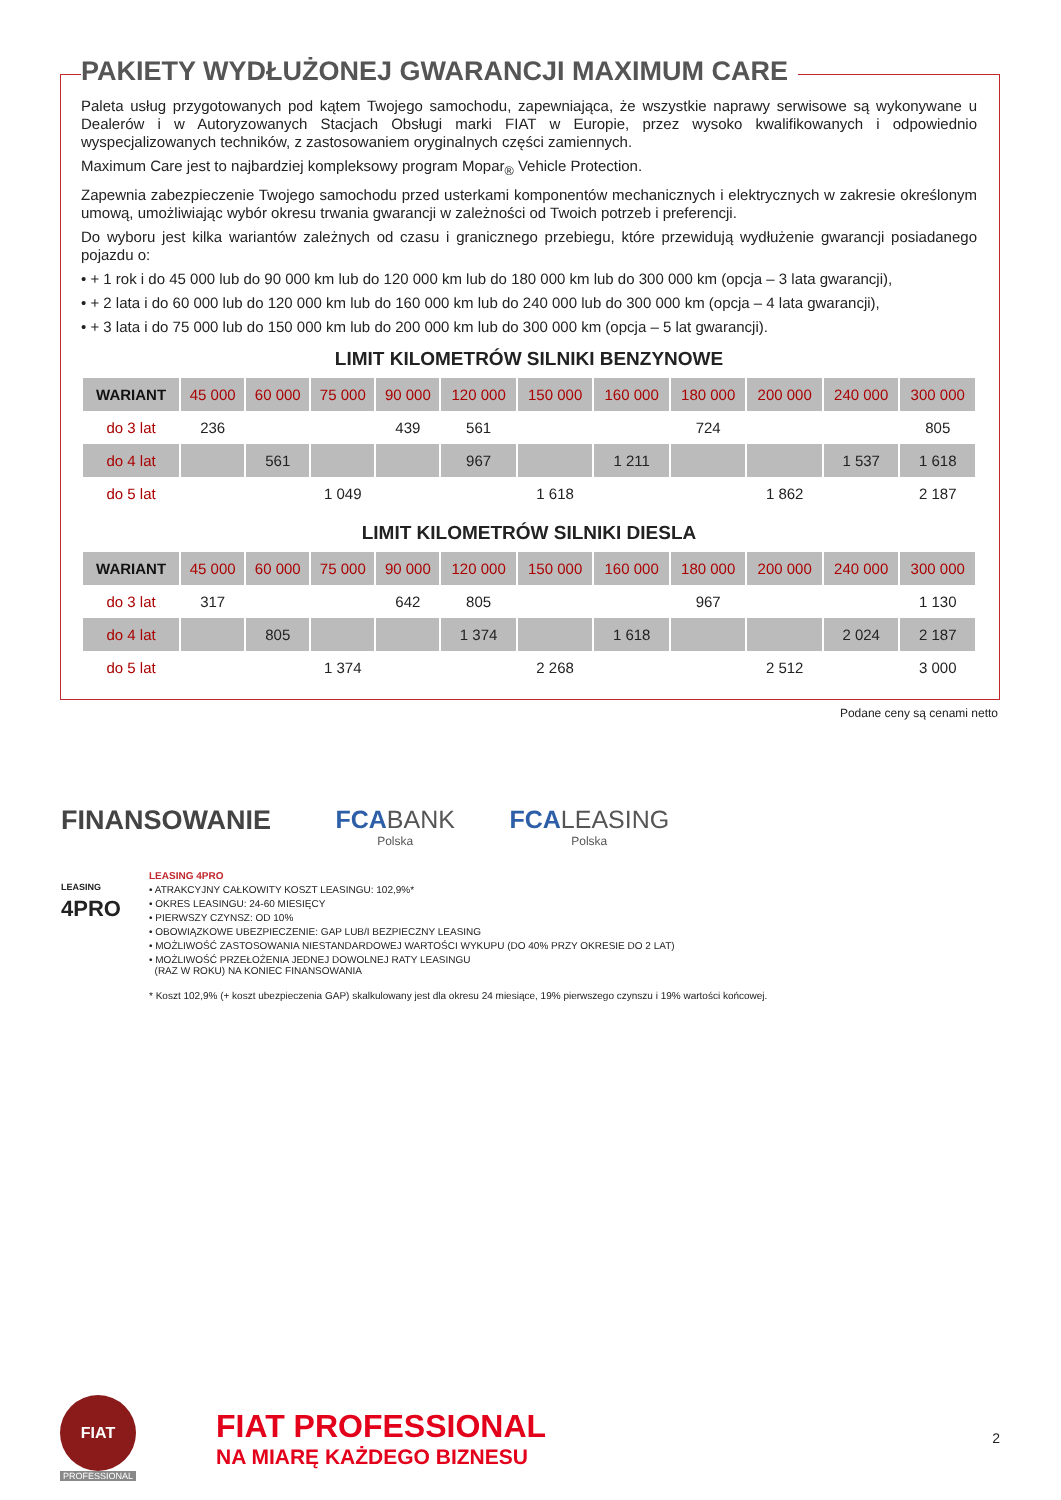PAKIETY WYDŁUŻONEJ GWARANCJI MAXIMUM CARE
Paleta usług przygotowanych pod kątem Twojego samochodu, zapewniająca, że wszystkie naprawy serwisowe są wykonywane u Dealerów i w Autoryzowanych Stacjach Obsługi marki FIAT w Europie, przez wysoko kwalifikowanych i odpowiednio wyspecjalizowanych techników, z zastosowaniem oryginalnych części zamiennych.
Maximum Care jest to najbardziej kompleksowy program Mopar<sub>®</sub> Vehicle Protection.
Zapewnia zabezpieczenie Twojego samochodu przed usterkami komponentów mechanicznych i elektrycznych w zakresie określonym umową, umożliwiając wybór okresu trwania gwarancji w zależności od Twoich potrzeb i preferencji.
Do wyboru jest kilka wariantów zależnych od czasu i granicznego przebiegu, które przewidują wydłużenie gwarancji posiadanego pojazdu o:
• + 1 rok i do 45 000 lub do 90 000 km lub do 120 000 km lub do 180 000 km lub do 300 000 km (opcja – 3 lata gwarancji),
• + 2 lata i do 60 000 lub do 120 000 km lub do 160 000 km lub do 240 000 lub do 300 000 km (opcja – 4 lata gwarancji),
• + 3 lata i do 75 000 lub do 150 000 km lub do 200 000 km lub do 300 000 km (opcja – 5 lat gwarancji).
LIMIT KILOMETRÓW SILNIKI BENZYNOWE
| WARIANT | 45 000 | 60 000 | 75 000 | 90 000 | 120 000 | 150 000 | 160 000 | 180 000 | 200 000 | 240 000 | 300 000 |
| --- | --- | --- | --- | --- | --- | --- | --- | --- | --- | --- | --- |
| do 3 lat | 236 | | | 439 | 561 | | | 724 | | | 805 |
| do 4 lat | | 561 | | | 967 | | 1 211 | | | 1 537 | 1 618 |
| do 5 lat | | | 1 049 | | | 1 618 | | | 1 862 | | 2 187 |
LIMIT KILOMETRÓW SILNIKI DIESLA
| WARIANT | 45 000 | 60 000 | 75 000 | 90 000 | 120 000 | 150 000 | 160 000 | 180 000 | 200 000 | 240 000 | 300 000 |
| --- | --- | --- | --- | --- | --- | --- | --- | --- | --- | --- | --- |
| do 3 lat | 317 | | | 642 | 805 | | | 967 | | | 1 130 |
| do 4 lat | | 805 | | | 1 374 | | 1 618 | | | 2 024 | 2 187 |
| do 5 lat | | | 1 374 | | | 2 268 | | | 2 512 | | 3 000 |
Podane ceny są cenami netto
FINANSOWANIE FCABANK Polska
FCALEASING Polska
LEASING
4PRO
LEASING 4PRO
• ATRAKCYJNY CAŁKOWITY KOSZT LEASINGU: 102,9%*
• OKRES LEASINGU: 24-60 MIESIĘCY
• PIERWSZY CZYNSZ: OD 10%
• OBOWIĄZKOWE UBEZPIECZENIE: GAP LUB/I BEZPIECZNY LEASING
• MOŻLIWOŚĆ ZASTOSOWANIA NIESTANDARDOWEJ WARTOŚCI WYKUPU (DO 40% PRZY OKRESIE DO 2 LAT)
• MOŻLIWOŚĆ PRZEŁOŻENIA JEDNEJ DOWOLNEJ RATY LEASINGU
(RAZ W ROKU) NA KONIEC FINANSOWANIA
* Koszt 102,9% (+ koszt ubezpieczenia GAP) skalkulowany jest dla okresu 24 miesiące, 19% pierwszego czynszu i 19% wartości końcowej.
FIAT
PROFESSIONAL
FIAT PROFESSIONAL
NA MIARĘ KAŻDEGO BIZNESU
2